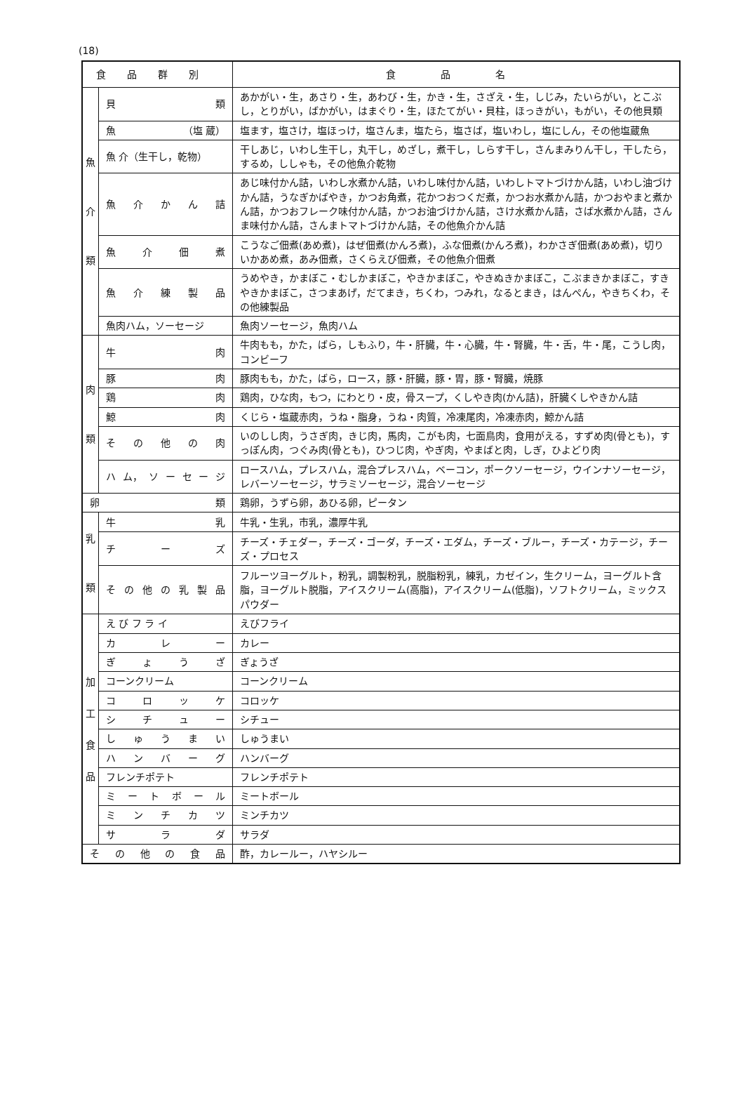(18)
| 食品群別 | | 食 品 名 |
| --- | --- | --- |
| 魚 介 類 | 貝 類 | あかがい・生，あさり・生，あわび・生，かき・生，さざえ・生，しじみ，たいらがい，とこぶし，とりがい，ばかがい，はまぐり・生，ほたてがい・貝柱，ほっきがい，もがい，その他貝類 |
| | 魚 （塩 蔵） | 塩ます，塩さけ，塩ほっけ，塩さんま，塩たら，塩さば，塩いわし，塩にしん，その他塩蔵魚 |
| | 魚 介（生干し，乾物） | 干しあじ，いわし生干し，丸干し，めざし，煮干し，しらす干し，さんまみりん干し，干したら，するめ，ししゃも，その他魚介乾物 |
| | 魚 介 か ん 詰 | あじ味付かん詰，いわし水煮かん詰，いわし味付かん詰，いわしトマトづけかん詰，いわし油づけかん詰，うなぎかばやき，かつお角煮，花かつおつくだ煮，かつお水煮かん詰，かつおやまと煮かん詰，かつおフレーク味付かん詰，かつお油づけかん詰，さけ水煮かん詰，さば水煮かん詰，さんま味付かん詰，さんまトマトづけかん詰，その他魚介かん詰 |
| | 魚 介 佃 煮 | こうなご佃煮(あめ煮)，はぜ佃煮(かんろ煮)，ふな佃煮(かんろ煮)，わかさぎ佃煮(あめ煮)，切りいかあめ煮，あみ佃煮，さくらえび佃煮，その他魚介佃煮 |
| | 魚 介 練 製 品 | うめやき，かまぼこ・むしかまぼこ，やきかまぼこ，やきぬきかまぼこ，こぶまきかまぼこ，すきやきかまぼこ，さつまあげ，だてまき，ちくわ，つみれ，なるとまき，はんぺん，やきちくわ，その他練製品 |
| | 魚肉ハム，ソーセージ | 魚肉ソーセージ，魚肉ハム |
| 肉 類 | 牛 肉 | 牛肉もも，かた，ばら，しもふり，牛・肝臓，牛・心臓，牛・腎臓，牛・舌，牛・尾，こうし肉，コンビーフ |
| | 豚 肉 | 豚肉もも，かた，ばら，ロース，豚・肝臓，豚・胃，豚・腎臓，焼豚 |
| | 鶏 肉 | 鶏肉，ひな肉，もつ，にわとり・皮，骨スープ，くしやき肉(かん詰)，肝臓くしやきかん詰 |
| | 鯨 肉 | くじら・塩蔵赤肉，うね・脂身，うね・肉質，冷凍尾肉，冷凍赤肉，鯨かん詰 |
| | そ の 他 の 肉 | いのしし肉，うさぎ肉，きじ肉，馬肉，こがも肉，七面鳥肉，食用がえる，すずめ肉(骨とも)，すっぽん肉，つぐみ肉(骨とも)，ひつじ肉，やぎ肉，やまばと肉，しぎ，ひよどり肉 |
| | ハ ム， ソ ー セ ー ジ | ロースハム，プレスハム，混合プレスハム，ベーコン，ポークソーセージ，ウインナソーセージ，レバーソーセージ，サラミソーセージ，混合ソーセージ |
| 卵 類 | | 鶏卵，うずら卵，あひる卵，ピータン |
| 乳 類 | 牛 乳 | 牛乳・生乳，市乳，濃厚牛乳 |
| | チ ー ズ | チーズ・チェダー，チーズ・ゴーダ，チーズ・エダム，チーズ・ブルー，チーズ・カテージ，チーズ・プロセス |
| | そ の 他 の 乳 製 品 | フルーツヨーグルト，粉乳，調製粉乳，脱脂粉乳，練乳，カゼイン，生クリーム，ヨーグルト含脂，ヨーグルト脱脂，アイスクリーム(高脂)，アイスクリーム(低脂)，ソフトクリーム，ミックスパウダー |
| 加 工 食 品 | え び フ ラ イ | えびフライ |
| | カ レ ー | カレー |
| | ぎ ょ う ざ | ぎょうざ |
| | コーンクリーム | コーンクリーム |
| | コ ロ ッ ケ | コロッケ |
| | シ チ ュ ー | シチュー |
| | し ゅ う ま い | しゅうまい |
| | ハ ン バ ー グ | ハンバーグ |
| | フレンチポテト | フレンチポテト |
| | ミ ー ト ボ ー ル | ミートボール |
| | ミ ン チ カ ツ | ミンチカツ |
| | サ ラ ダ | サラダ |
| そ の 他 の 食 品 | | 酢，カレールー，ハヤシルー |